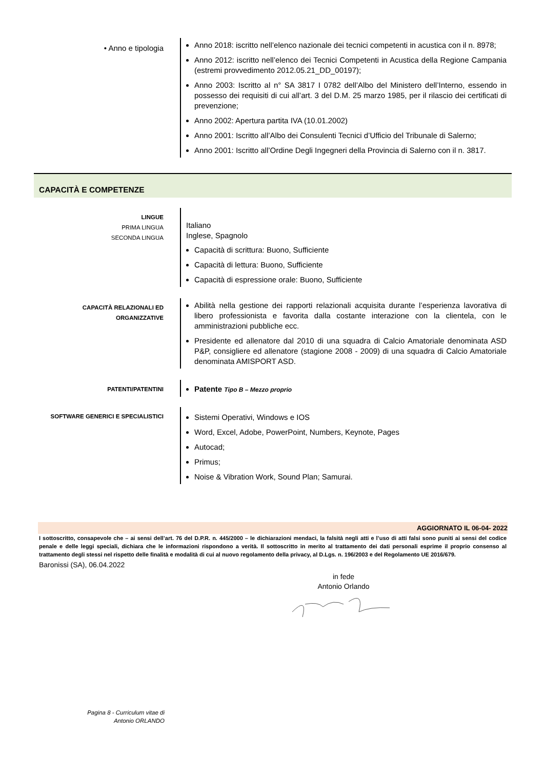• Anno e tipologia
Anno 2018: iscritto nell’elenco nazionale dei tecnici competenti in acustica con il n. 8978;
Anno 2012: iscritto nell’elenco dei Tecnici Competenti in Acustica della Regione Campania (estremi provvedimento 2012.05.21_DD_00197);
Anno 2003: Iscritto al n° SA 3817 I 0782 dell’Albo del Ministero dell’Interno, essendo in possesso dei requisiti di cui all’art. 3 del D.M. 25 marzo 1985, per il rilascio dei certificati di prevenzione;
Anno 2002: Apertura partita IVA (10.01.2002)
Anno 2001: Iscritto all’Albo dei Consulenti Tecnici d’Ufficio del Tribunale di Salerno;
Anno 2001: Iscritto all’Ordine Degli Ingegneri della Provincia di Salerno con il n. 3817.
CAPACITÀ E COMPETENZE
LINGUE
PRIMA LINGUA
SECONDA LINGUA
Italiano
Inglese, Spagnolo
Capacità di scrittura: Buono, Sufficiente
Capacità di lettura: Buono, Sufficiente
Capacità di espressione orale: Buono, Sufficiente
CAPACITÀ RELAZIONALI ED
ORGANIZZATIVE
Abilità nella gestione dei rapporti relazionali acquisita durante l’esperienza lavorativa di libero professionista e favorita dalla costante interazione con la clientela, con le amministrazioni pubbliche ecc.
Presidente ed allenatore dal 2010 di una squadra di Calcio Amatoriale denominata ASD P&P, consigliere ed allenatore (stagione 2008 - 2009) di una squadra di Calcio Amatoriale denominata AMISPORT ASD.
PATENTI/PATENTINI
Patente Tipo B – Mezzo proprio
SOFTWARE GENERICI E SPECIALISTICI
Sistemi Operativi, Windows e IOS
Word, Excel, Adobe, PowerPoint, Numbers, Keynote, Pages
Autocad;
Primus;
Noise & Vibration Work, Sound Plan; Samurai.
AGGIORNATO IL 06-04- 2022
I sottoscritto, consapevole che – ai sensi dell’art. 76 del D.P.R. n. 445/2000 – le dichiarazioni mendaci, la falsità negli atti e l’uso di atti falsi sono puniti ai sensi del codice penale e delle leggi speciali, dichiara che le informazioni rispondono a verità. Il sottoscritto in merito al trattamento dei dati personali esprime il proprio consenso al trattamento degli stessi nel rispetto delle finalità e modalità di cui al nuovo regolamento della privacy, al D.Lgs. n. 196/2003 e del Regolamento UE 2016/679.
Baronissi (SA), 06.04.2022
in fede
Antonio Orlando
Pagina 8 - Curriculum vitae di
Antonio ORLANDO